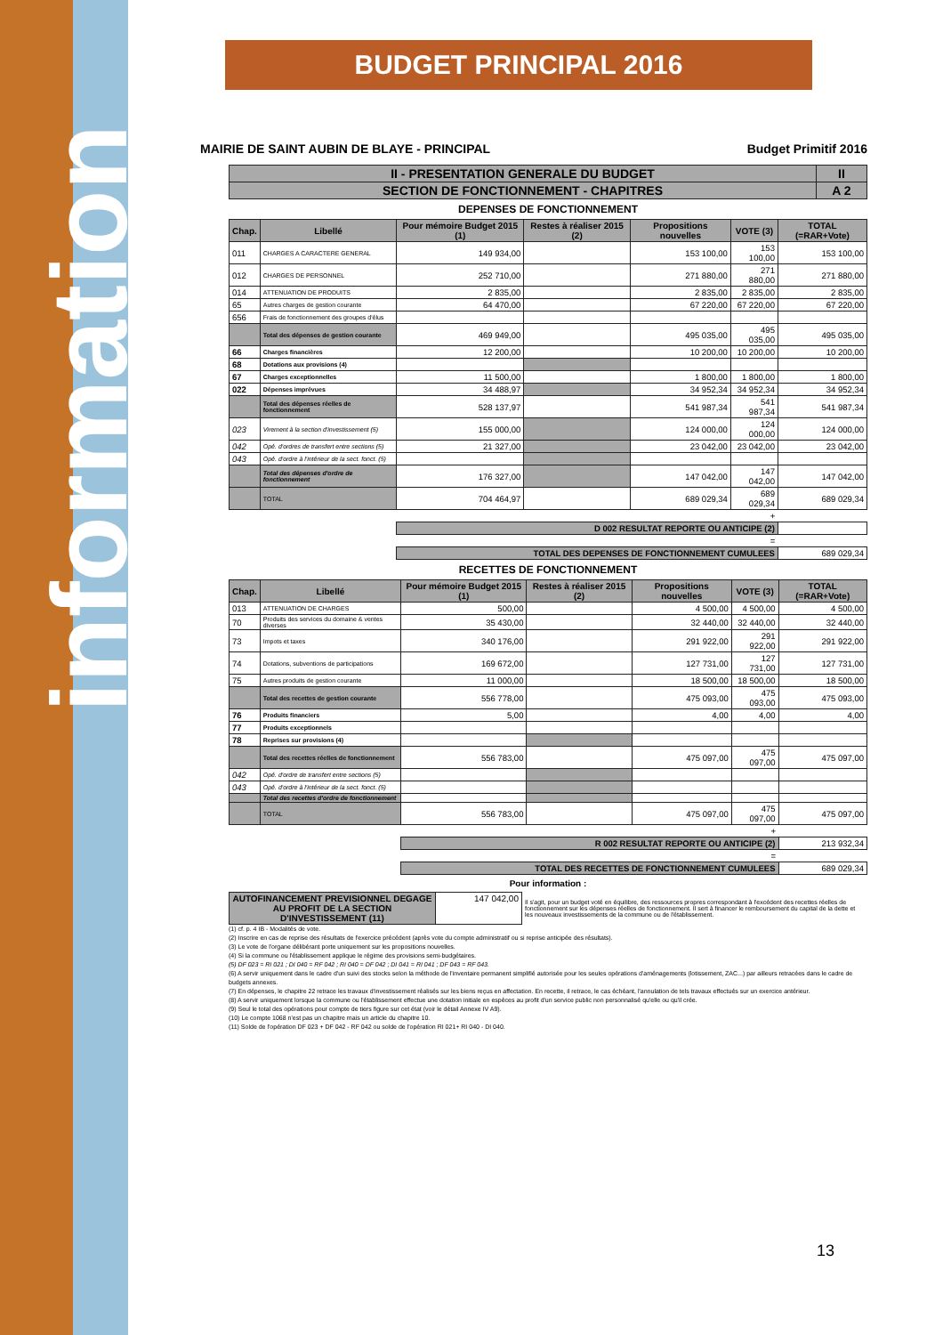information
BUDGET PRINCIPAL 2016
MAIRIE DE SAINT AUBIN DE BLAYE - PRINCIPAL Budget Primitif 2016
| II - PRESENTATION GENERALE DU BUDGET | II |
| SECTION DE FONCTIONNEMENT - CHAPITRES | A 2 |
DEPENSES DE FONCTIONNEMENT
| Chap. | Libellé | Pour mémoire Budget 2015 (1) | Restes à réaliser 2015 (2) | Propositions nouvelles | VOTE (3) | TOTAL (=RAR+Vote) |
| --- | --- | --- | --- | --- | --- | --- |
| 011 | CHARGES A CARACTERE GENERAL | 149 934,00 | | 153 100,00 | 153 100,00 | 153 100,00 |
| 012 | CHARGES DE PERSONNEL | 252 710,00 | | 271 880,00 | 271 880,00 | 271 880,00 |
| 014 | ATTENUATION DE PRODUITS | 2 835,00 | | 2 835,00 | 2 835,00 | 2 835,00 |
| 65 | Autres charges de gestion courante | 64 470,00 | | 67 220,00 | 67 220,00 | 67 220,00 |
| 656 | Frais de fonctionnement des groupes d'élus | | | | | |
| | Total des dépenses de gestion courante | 469 949,00 | | 495 035,00 | 495 035,00 | 495 035,00 |
| 66 | Charges financières | 12 200,00 | | 10 200,00 | 10 200,00 | 10 200,00 |
| 68 | Dotations aux provisions (4) | | | | | |
| 67 | Charges exceptionnelles | 11 500,00 | | 1 800,00 | 1 800,00 | 1 800,00 |
| 022 | Dépenses imprévues | 34 488,97 | | 34 952,34 | 34 952,34 | 34 952,34 |
| | Total des dépenses réelles de fonctionnement | 528 137,97 | | 541 987,34 | 541 987,34 | 541 987,34 |
| 023 | Virement à la section d'investissement (5) | 155 000,00 | | 124 000,00 | 124 000,00 | 124 000,00 |
| 042 | Opé. d'ordres de transfert entre sections (5) | 21 327,00 | | 23 042,00 | 23 042,00 | 23 042,00 |
| 043 | Opé. d'ordre à l'intérieur de la sect. fonct. (5) | | | | | |
| | Total des dépenses d'ordre de fonctionnement | 176 327,00 | | 147 042,00 | 147 042,00 | 147 042,00 |
| | TOTAL | 704 464,97 | | 689 029,34 | 689 029,34 | 689 029,34 |
| + | | | | | | |
| | | D 002 RESULTAT REPORTE OU ANTICIPE (2) | | | | |
| = | | | | | | |
| | | TOTAL DES DEPENSES DE FONCTIONNEMENT CUMULEES | | | | 689 029,34 |
RECETTES DE FONCTIONNEMENT
| Chap. | Libellé | Pour mémoire Budget 2015 (1) | Restes à réaliser 2015 (2) | Propositions nouvelles | VOTE (3) | TOTAL (=RAR+Vote) |
| --- | --- | --- | --- | --- | --- | --- |
| 013 | ATTENUATION DE CHARGES | 500,00 | | 4 500,00 | 4 500,00 | 4 500,00 |
| 70 | Produits des services du domaine & ventes diverses | 35 430,00 | | 32 440,00 | 32 440,00 | 32 440,00 |
| 73 | Impots et taxes | 340 176,00 | | 291 922,00 | 291 922,00 | 291 922,00 |
| 74 | Dotations, subventions de participations | 169 672,00 | | 127 731,00 | 127 731,00 | 127 731,00 |
| 75 | Autres produits de gestion courante | 11 000,00 | | 18 500,00 | 18 500,00 | 18 500,00 |
| | Total des recettes de gestion courante | 556 778,00 | | 475 093,00 | 475 093,00 | 475 093,00 |
| 76 | Produits financiers | 5,00 | | 4,00 | 4,00 | 4,00 |
| 77 | Produits exceptionnels | | | | | |
| 78 | Reprises sur provisions (4) | | | | | |
| | Total des recettes réelles de fonctionnement | 556 783,00 | | 475 097,00 | 475 097,00 | 475 097,00 |
| 042 | Opé. d'ordre de transfert entre sections (5) | | | | | |
| 043 | Opé. d'ordre à l'intérieur de la sect. fonct. (5) | | | | | |
| | Total des recettes d'ordre de fonctionnement | | | | | |
| | TOTAL | 556 783,00 | | 475 097,00 | 475 097,00 | 475 097,00 |
| + | | | | | | |
| | | R 002 RESULTAT REPORTE OU ANTICIPE (2) | | | | 213 932,34 |
| = | | | | | | |
| | | TOTAL DES RECETTES DE FONCTIONNEMENT CUMULEES | | | | 689 029,34 |
Pour information :
| AUTOFINANCEMENT PREVISIONNEL DEGAGE AU PROFIT DE LA SECTION D'INVESTISSEMENT (11) | 147 042,00 | Il s'agit, pour un budget voté en équilibre, des ressources propres correspondant à l'excédent des recettes réelles de fonctionnement sur les dépenses réelles de fonctionnement. Il sert à financer le remboursement du capital de la dette et les nouveaux investissements de la commune ou de l'établissement. |
(1) cf. p. 4 IB - Modalités de vote.
(2) Inscrire en cas de reprise des résultats de l'exercice précédent (après vote du compte administratif ou si reprise anticipée des résultats).
(3) Le vote de l'organe délibérant porte uniquement sur les propositions nouvelles.
(4) Si la commune ou l'établissement applique le régime des provisions semi-budgétaires.
(5) DF 023 = RI 021 ; DI 040 = RF 042 ; RI 040 = DF 042 ; DI 041 = RI 041 ; DF 043 = RF 043.
(6) A servir uniquement dans le cadre d'un suivi des stocks selon la méthode de l'inventaire permanent simplifié autorisée pour les seules opérations d'aménagements (lotissement, ZAC...) par ailleurs retracées dans le cadre de budgets annexes.
(7) En dépenses, le chapitre 22 retrace les travaux d'investissement réalisés sur les biens reçus en affectation. En recette, il retrace, le cas échéant, l'annulation de tels travaux effectués sur un exercice antérieur.
(8) A servir uniquement lorsque la commune ou l'établissement effectue une dotation initiale en espèces au profit d'un service public non personnalisé qu'elle ou qu'il crée.
(9) Seul le total des opérations pour compte de tiers figure sur cet état (voir le détail Annexe IV A9).
(10) Le compte 1068 n'est pas un chapitre mais un article du chapitre 10.
(11) Solde de l'opération DF 023 + DF 042 - RF 042 ou solde de l'opération RI 021+ RI 040 - DI 040.
13